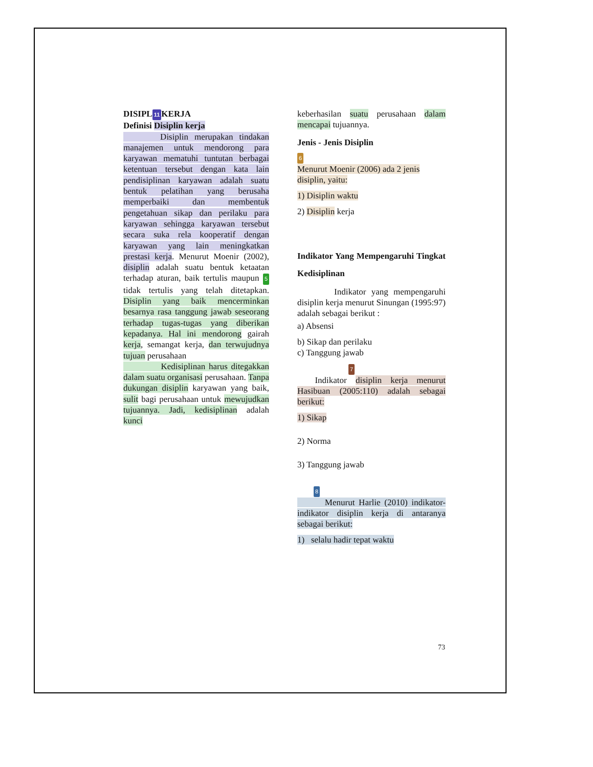DISIPL 11 KERJA
Definisi Disiplin kerja
Disiplin merupakan tindakan manajemen untuk mendorong para karyawan mematuhi tuntutan berbagai ketentuan tersebut dengan kata lain pendisiplinan karyawan adalah suatu bentuk pelatihan yang berusaha memperbaiki dan membentuk pengetahuan sikap dan perilaku para karyawan sehingga karyawan tersebut secara suka rela kooperatif dengan karyawan yang lain meningkatkan prestasi kerja. Menurut Moenir (2002), disiplin adalah suatu bentuk ketaatan terhadap aturan, baik tertulis maupun 5 tidak tertulis yang telah ditetapkan. Disiplin yang baik mencerminkan besarnya rasa tanggung jawab seseorang terhadap tugas-tugas yang diberikan kepadanya. Hal ini mendorong gairah kerja, semangat kerja, dan terwujudnya tujuan perusahaan
Kedisiplinan harus ditegakkan dalam suatu organisasi perusahaan. Tanpa dukungan disiplin karyawan yang baik, sulit bagi perusahaan untuk mewujudkan tujuannya. Jadi, kedisiplinan adalah kunci
keberhasilan suatu perusahaan dalam mencapai tujuannya.
Jenis - Jenis Disiplin
6
Menurut Moenir (2006) ada 2 jenis disiplin, yaitu:
1) Disiplin waktu
2) Disiplin kerja
Indikator Yang Mempengaruhi Tingkat Kedisiplinan
Indikator yang mempengaruhi disiplin kerja menurut Sinungan (1995:97) adalah sebagai berikut :
a) Absensi
b) Sikap dan perilaku
c) Tanggung jawab
7
Indikator disiplin kerja menurut Hasibuan (2005:110) adalah sebagai berikut:
1) Sikap
2) Norma
3) Tanggung jawab
8
Menurut Harlie (2010) indikator-indikator disiplin kerja di antaranya sebagai berikut:
1) selalu hadir tepat waktu
73